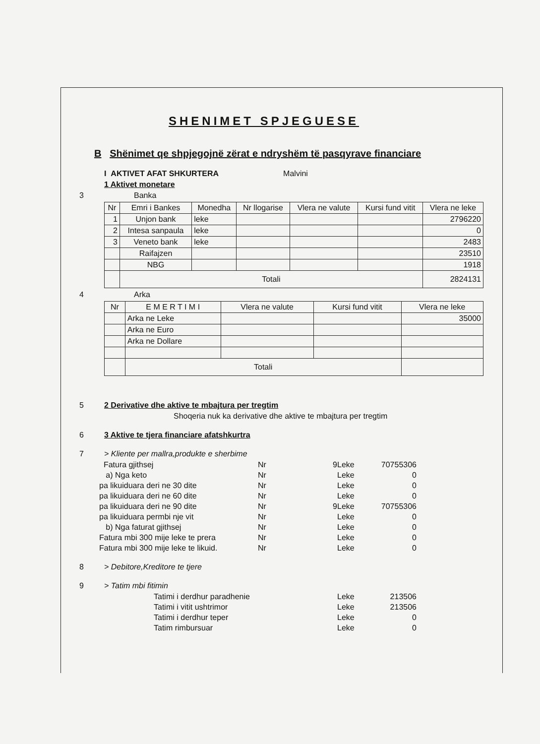SHENIMET SPJEGUESE
B Shënimet qe shpjegojnë zërat e ndryshëm të pasqyrave financiare
I AKTIVET AFAT SHKURTERA Malvini
1 Aktivet monetare
3 Banka
| Nr | Emri i Bankes | Monedha | Nr llogarise | Vlera ne valute | Kursi fund vitit | Vlera ne leke |
| --- | --- | --- | --- | --- | --- | --- |
| 1 | Unjon bank | leke | | | | 2796220 |
| 2 | Intesa sanpaula | leke | | | | 0 |
| 3 | Veneto bank | leke | | | | 2483 |
| | Raifajzen | | | | | 23510 |
| | NBG | | | | | 1918 |
| | Totali | | | | | 2824131 |
4 Arka
| Nr | E M E R T I M I | Vlera ne valute | Kursi fund vitit | Vlera ne leke |
| --- | --- | --- | --- | --- |
| | Arka ne Leke | | | 35000 |
| | Arka ne Euro | | | |
| | Arka ne Dollare | | | |
| | Totali | | | |
5 2 Derivative dhe aktive te mbajtura per tregtim
Shoqeria nuk ka derivative dhe aktive te mbajtura per tregtim
6 3 Aktive te tjera financiare afatshkurtra
7 > Kliente per mallra,produkte e sherbime
Fatura gjithsej Nr 9 Leke 70755306
a) Nga keto Nr Leke 0
pa likuiduara deri ne 30 dite Nr Leke 0
pa likuiduara deri ne 60 dite Nr Leke 0
pa likuiduara deri ne 90 dite Nr 9 Leke 70755306
pa likuiduara permbi nje vit Nr Leke 0
b) Nga faturat gjithsej Nr Leke 0
Fatura mbi 300 mije leke te prera Nr Leke 0
Fatura mbi 300 mije leke te likuid. Nr Leke 0
8 > Debitore,Kreditore te tjere
9 > Tatim mbi fitimin
Tatimi i derdhur paradhenie Leke 213506
Tatimi i vitit ushtrimor Leke 213506
Tatimi i derdhur teper Leke 0
Tatim rimbursuar Leke 0